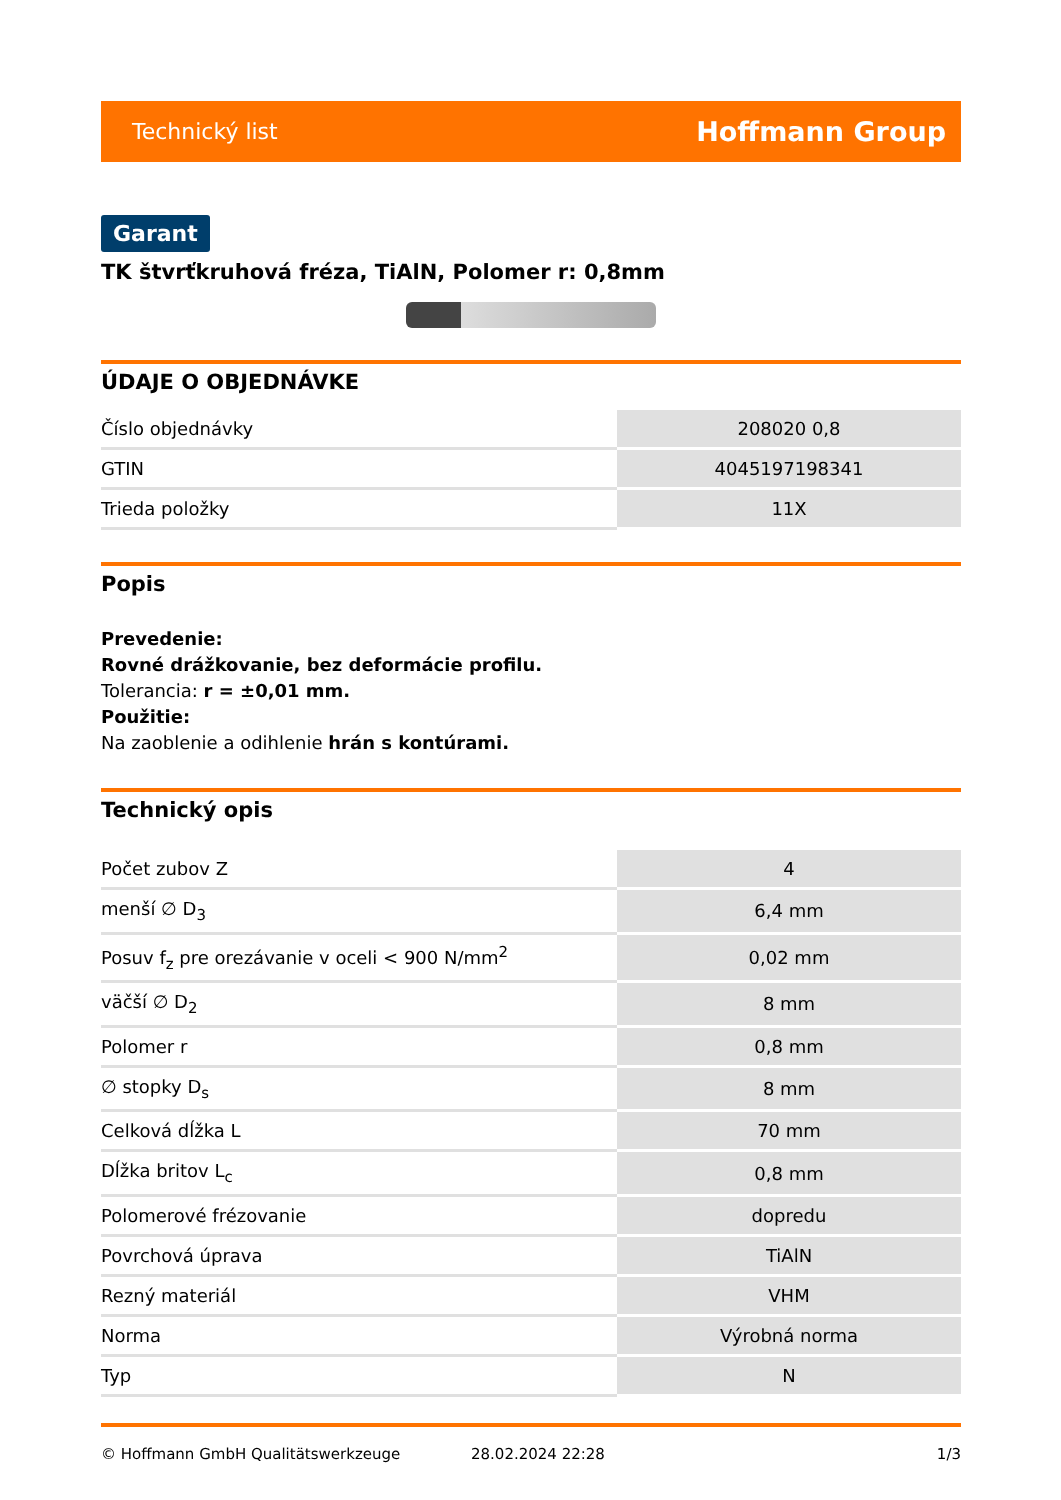Technický list Hoffmann Group
Garant
TK štvrťkruhová fréza, TiAlN, Polomer r: 0,8mm
ÚDAJE O OBJEDNÁVKE
| Číslo objednávky | 208020 0,8 |
| GTIN | 4045197198341 |
| Trieda položky | 11X |
Popis
Prevedenie:
Rovné drážkovanie, bez deformácie profilu.
Tolerancia: r = ±0,01 mm.
Použitie:
Na zaoblenie a odihlenie hrán s kontúrami.
Technický opis
| Počet zubov Z | 4 |
| menší ∅ D<sub>3</sub> | 6,4 mm |
| Posuv f<sub>z</sub> pre orezávanie v oceli < 900 N/mm<sup>2</sup> | 0,02 mm |
| väčší ∅ D<sub>2</sub> | 8 mm |
| Polomer r | 0,8 mm |
| ∅ stopky D<sub>s</sub> | 8 mm |
| Celková dĺžka L | 70 mm |
| Dĺžka britov L<sub>c</sub> | 0,8 mm |
| Polomerové frézovanie | dopredu |
| Povrchová úprava | TiAlN |
| Rezný materiál | VHM |
| Norma | Výrobná norma |
| Typ | N |
© Hoffmann GmbH Qualitätswerkzeuge 28.02.2024 22:28 1/3